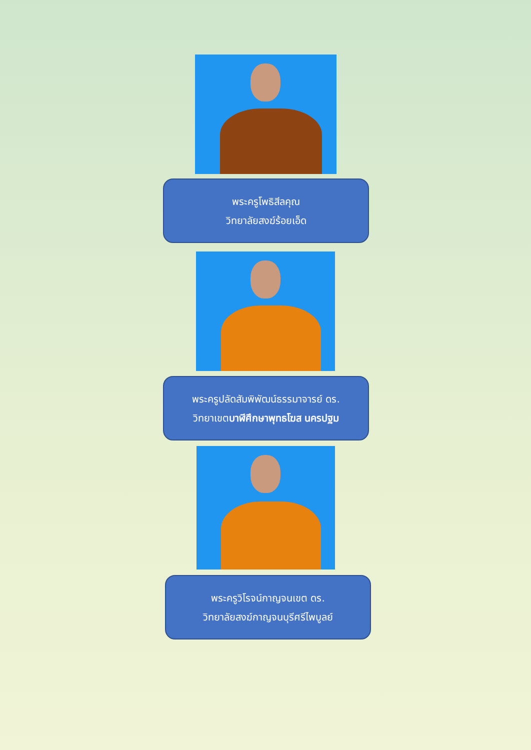พระครูโพธิสีลคุณ
วิทยาลัยสงฆ์ร้อยเอ็ด
พระครูปลัดสัมพิพัฒน์ธรรมาจารย์ ดร.
วิทยาเขตบาฬีศึกษาพุทธโฆส นครปฐม
พระครูวิโรจน์กาญจนเขต ดร.
วิทยาลัยสงฆ์กาญจนบุรีศรีไพบูลย์